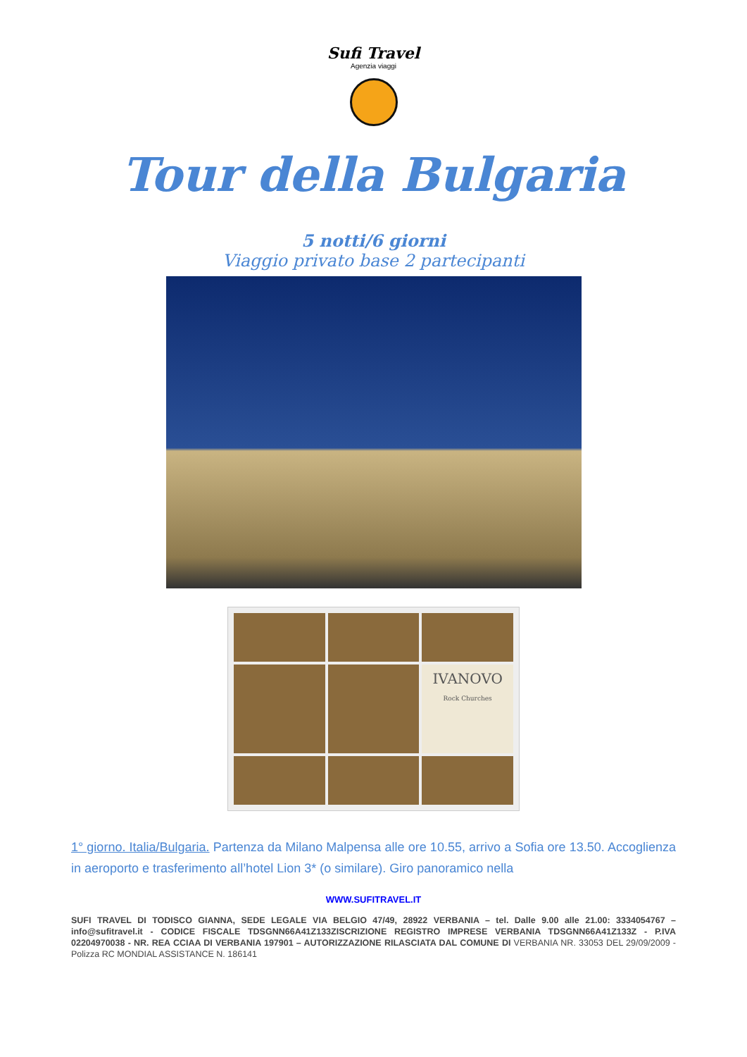Sufi Travel
Agenzia viaggi
Tour della Bulgaria
5 notti/6 giorni
Viaggio privato base 2 partecipanti
IVANOVO
Rock Churches
1° giorno. Italia/Bulgaria. Partenza da Milano Malpensa alle ore 10.55, arrivo a Sofia ore 13.50. Accoglienza in aeroporto e trasferimento all’hotel Lion 3* (o similare). Giro panoramico nella
WWW.SUFITRAVEL.IT
SUFI TRAVEL DI TODISCO GIANNA, SEDE LEGALE VIA BELGIO 47/49, 28922 VERBANIA – tel. Dalle 9.00 alle 21.00: 3334054767 –info@sufitravel.it - CODICE FISCALE TDSGNN66A41Z133ZISCRIZIONE REGISTRO IMPRESE VERBANIA TDSGNN66A41Z133Z - P.IVA 02204970038 - NR. REA CCIAA DI VERBANIA 197901 – AUTORIZZAZIONE RILASCIATA DAL COMUNE DI VERBANIA NR. 33053 DEL 29/09/2009 - Polizza RC MONDIAL ASSISTANCE N. 186141